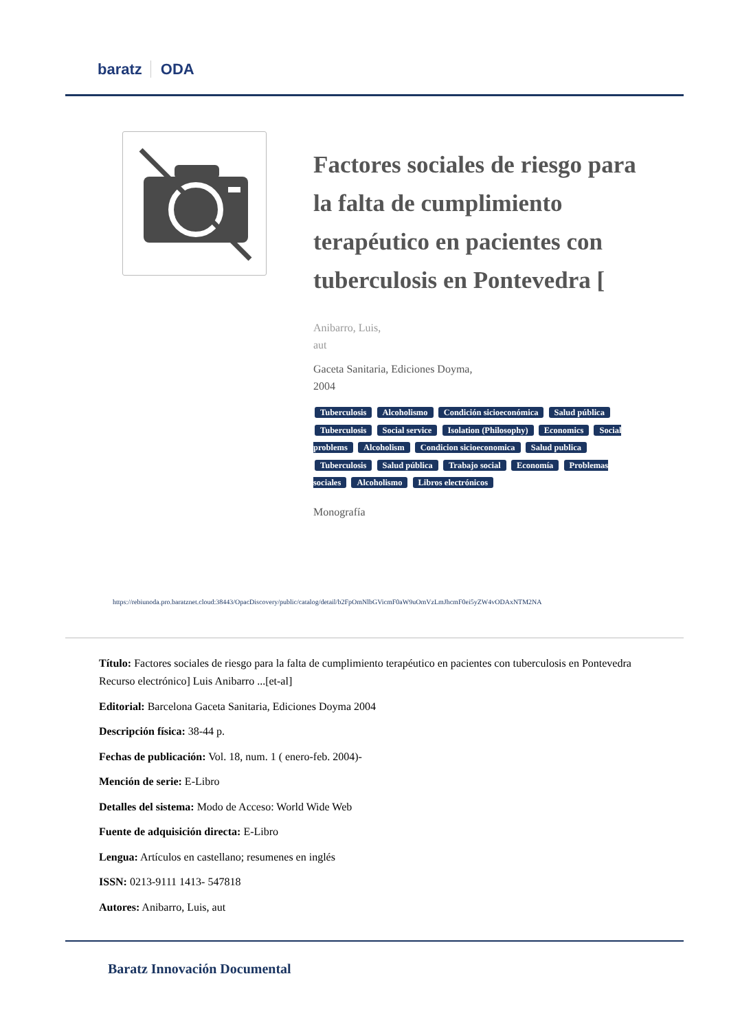baratz ODA
Factores sociales de riesgo para la falta de cumplimiento terapéutico en pacientes con tuberculosis en Pontevedra [
Anibarro, Luis,
aut
Gaceta Sanitaria, Ediciones Doyma,
2004
Tuberculosis Alcoholismo Condición sicioeconómica Salud pública Tuberculosis Social service Isolation (Philosophy) Economics Social problems Alcoholism Condicion sicioeconomica Salud publica Tuberculosis Salud pública Trabajo social Economía Problemas sociales Alcoholismo Libros electrónicos
Monografía
https://rebiunoda.pro.baratznet.cloud:38443/OpacDiscovery/public/catalog/detail/b2FpOmNlbGVicmF0aW9uOmVzLmJhcmF0ei5yZW4vODAxNTM2NA
Título: Factores sociales de riesgo para la falta de cumplimiento terapéutico en pacientes con tuberculosis en Pontevedra Recurso electrónico] Luis Anibarro ...[et-al]
Editorial: Barcelona Gaceta Sanitaria, Ediciones Doyma 2004
Descripción física: 38-44 p.
Fechas de publicación: Vol. 18, num. 1 ( enero-feb. 2004)-
Mención de serie: E-Libro
Detalles del sistema: Modo de Acceso: World Wide Web
Fuente de adquisición directa: E-Libro
Lengua: Artículos en castellano; resumenes en inglés
ISSN: 0213-9111 1413- 547818
Autores: Anibarro, Luis, aut
Baratz Innovación Documental